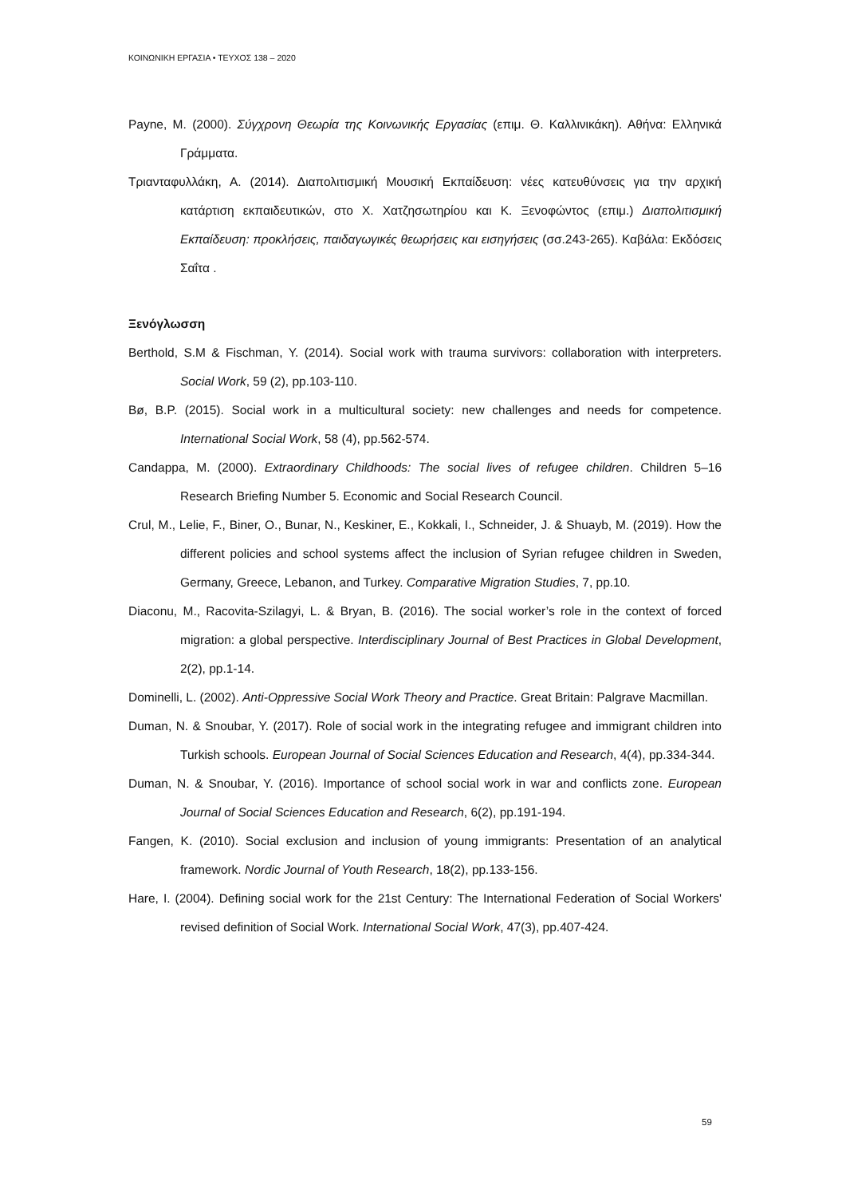ΚΟΙΝΩΝΙΚΗ ΕΡΓΑΣΙΑ • ΤΕΥΧΟΣ 138 – 2020
Payne, M. (2000). Σύγχρονη Θεωρία της Κοινωνικής Εργασίας (επιμ. Θ. Καλλινικάκη). Αθήνα: Ελληνικά Γράμματα.
Τριανταφυλλάκη, Α. (2014). Διαπολιτισμική Μουσική Εκπαίδευση: νέες κατευθύνσεις για την αρχική κατάρτιση εκπαιδευτικών, στο Χ. Χατζησωτηρίου και Κ. Ξενοφώντος (επιμ.) Διαπολιτισμική Εκπαίδευση: προκλήσεις, παιδαγωγικές θεωρήσεις και εισηγήσεις (σσ.243-265). Καβάλα: Εκδόσεις Σαΐτα .
Ξενόγλωσση
Berthold, S.M & Fischman, Y. (2014). Social work with trauma survivors: collaboration with interpreters. Social Work, 59 (2), pp.103-110.
Bø, B.P. (2015). Social work in a multicultural society: new challenges and needs for competence. International Social Work, 58 (4), pp.562-574.
Candappa, M. (2000). Extraordinary Childhoods: The social lives of refugee children. Children 5–16 Research Briefing Number 5. Economic and Social Research Council.
Crul, M., Lelie, F., Biner, O., Bunar, N., Keskiner, E., Kokkali, I., Schneider, J. & Shuayb, M. (2019). How the different policies and school systems affect the inclusion of Syrian refugee children in Sweden, Germany, Greece, Lebanon, and Turkey. Comparative Migration Studies, 7, pp.10.
Diaconu, M., Racovita-Szilagyi, L. & Bryan, B. (2016). The social worker’s role in the context of forced migration: a global perspective. Interdisciplinary Journal of Best Practices in Global Development, 2(2), pp.1-14.
Dominelli, L. (2002). Anti-Oppressive Social Work Theory and Practice. Great Britain: Palgrave Macmillan.
Duman, N. & Snoubar, Y. (2017). Role of social work in the integrating refugee and immigrant children into Turkish schools. European Journal of Social Sciences Education and Research, 4(4), pp.334-344.
Duman, N. & Snoubar, Y. (2016). Importance of school social work in war and conflicts zone. European Journal of Social Sciences Education and Research, 6(2), pp.191-194.
Fangen, K. (2010). Social exclusion and inclusion of young immigrants: Presentation of an analytical framework. Nordic Journal of Youth Research, 18(2), pp.133-156.
Hare, I. (2004). Defining social work for the 21st Century: The International Federation of Social Workers' revised definition of Social Work. International Social Work, 47(3), pp.407-424.
59